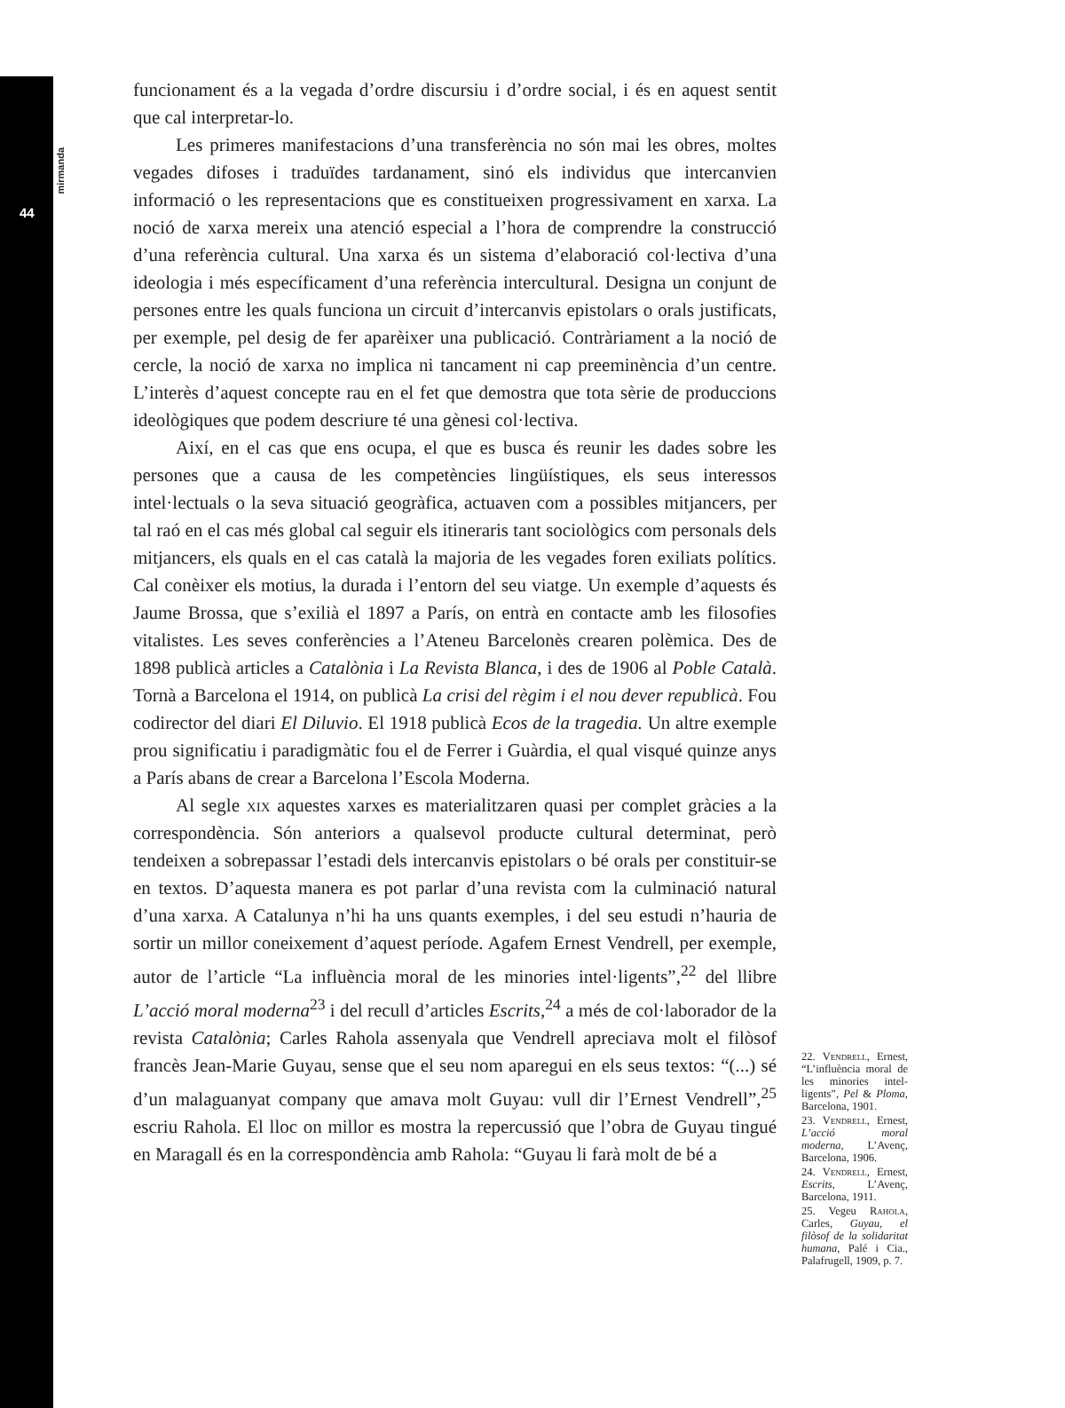44
mirmanda
funcionament és a la vegada d’ordre discursiu i d’ordre social, i és en aquest sentit que cal interpretar-lo.
Les primeres manifestacions d’una transferència no són mai les obres, moltes vegades difoses i traduïdes tardanament, sinó els individus que intercanvien informació o les representacions que es constitueixen progressivament en xarxa. La noció de xarxa mereix una atenció especial a l’hora de comprendre la construcció d’una referència cultural. Una xarxa és un sistema d’elaboració col·lectiva d’una ideologia i més específicament d’una referència intercultural. Designa un conjunt de persones entre les quals funciona un circuit d’intercanvis epistolars o orals justificats, per exemple, pel desig de fer aparèixer una publicació. Contràriament a la noció de cercle, la noció de xarxa no implica ni tancament ni cap preeminència d’un centre. L’interès d’aquest concepte rau en el fet que demostra que tota sèrie de produccions ideològiques que podem descriure té una gènesi col·lectiva.
Així, en el cas que ens ocupa, el que es busca és reunir les dades sobre les persones que a causa de les competències lingüístiques, els seus interessos intel·lectuals o la seva situació geogràfica, actuaven com a possibles mitjancers, per tal raó en el cas més global cal seguir els itineraris tant sociològics com personals dels mitjancers, els quals en el cas català la majoria de les vegades foren exiliats polítics. Cal conèixer els motius, la durada i l’entorn del seu viatge. Un exemple d’aquests és Jaume Brossa, que s’exilià el 1897 a París, on entrà en contacte amb les filosofies vitalistes. Les seves conferències a l’Ateneu Barcelonès crearen polèmica. Des de 1898 publicà articles a Catalònia i La Revista Blanca, i des de 1906 al Poble Català. Tornà a Barcelona el 1914, on publicà La crisi del règim i el nou dever republicà. Fou codirector del diari El Diluvio. El 1918 publicà Ecos de la tragedia. Un altre exemple prou significatiu i paradigmàtic fou el de Ferrer i Guàrdia, el qual visqué quinze anys a París abans de crear a Barcelona l’Escola Moderna.
Al segle xix aquestes xarxes es materialitzaren quasi per complet gràcies a la correspondència. Són anteriors a qualsevol producte cultural determinat, però tendeixen a sobrepassar l’estadi dels intercanvis epistolars o bé orals per constituir-se en textos. D’aquesta manera es pot parlar d’una revista com la culminació natural d’una xarxa. A Catalunya n’hi ha uns quants exemples, i del seu estudi n’hauria de sortir un millor coneixement d’aquest període. Agafem Ernest Vendrell, per exemple, autor de l’article “La influència moral de les minories intel·ligents”,<sup>22</sup> del llibre L’acció moral moderna<sup>23</sup> i del recull d’articles Escrits,<sup>24</sup> a més de col·laborador de la revista Catalònia; Carles Rahola assenyala que Vendrell apreciava molt el filòsof francès Jean-Marie Guyau, sense que el seu nom aparegui en els seus textos: “(...) sé d’un malaguanyat company que amava molt Guyau: vull dir l’Ernest Vendrell”,<sup>25</sup> escriu Rahola. El lloc on millor es mostra la repercussió que l’obra de Guyau tingué en Maragall és en la correspondència amb Rahola: “Guyau li farà molt de bé a
22. Vendrell, Ernest, “L’influència moral de les minories intel­ligents”, Pel & Ploma, Barcelona, 1901.
23. Vendrell, Ernest, L’acció moral moderna, L’Avenç, Barcelona, 1906.
24. Vendrell, Ernest, Escrits, L’Avenç, Barcelona, 1911.
25. Vegeu Rahola, Carles, Guyau, el filòsof de la solidaritat humana, Palé i Cia., Palafrugell, 1909, p. 7.